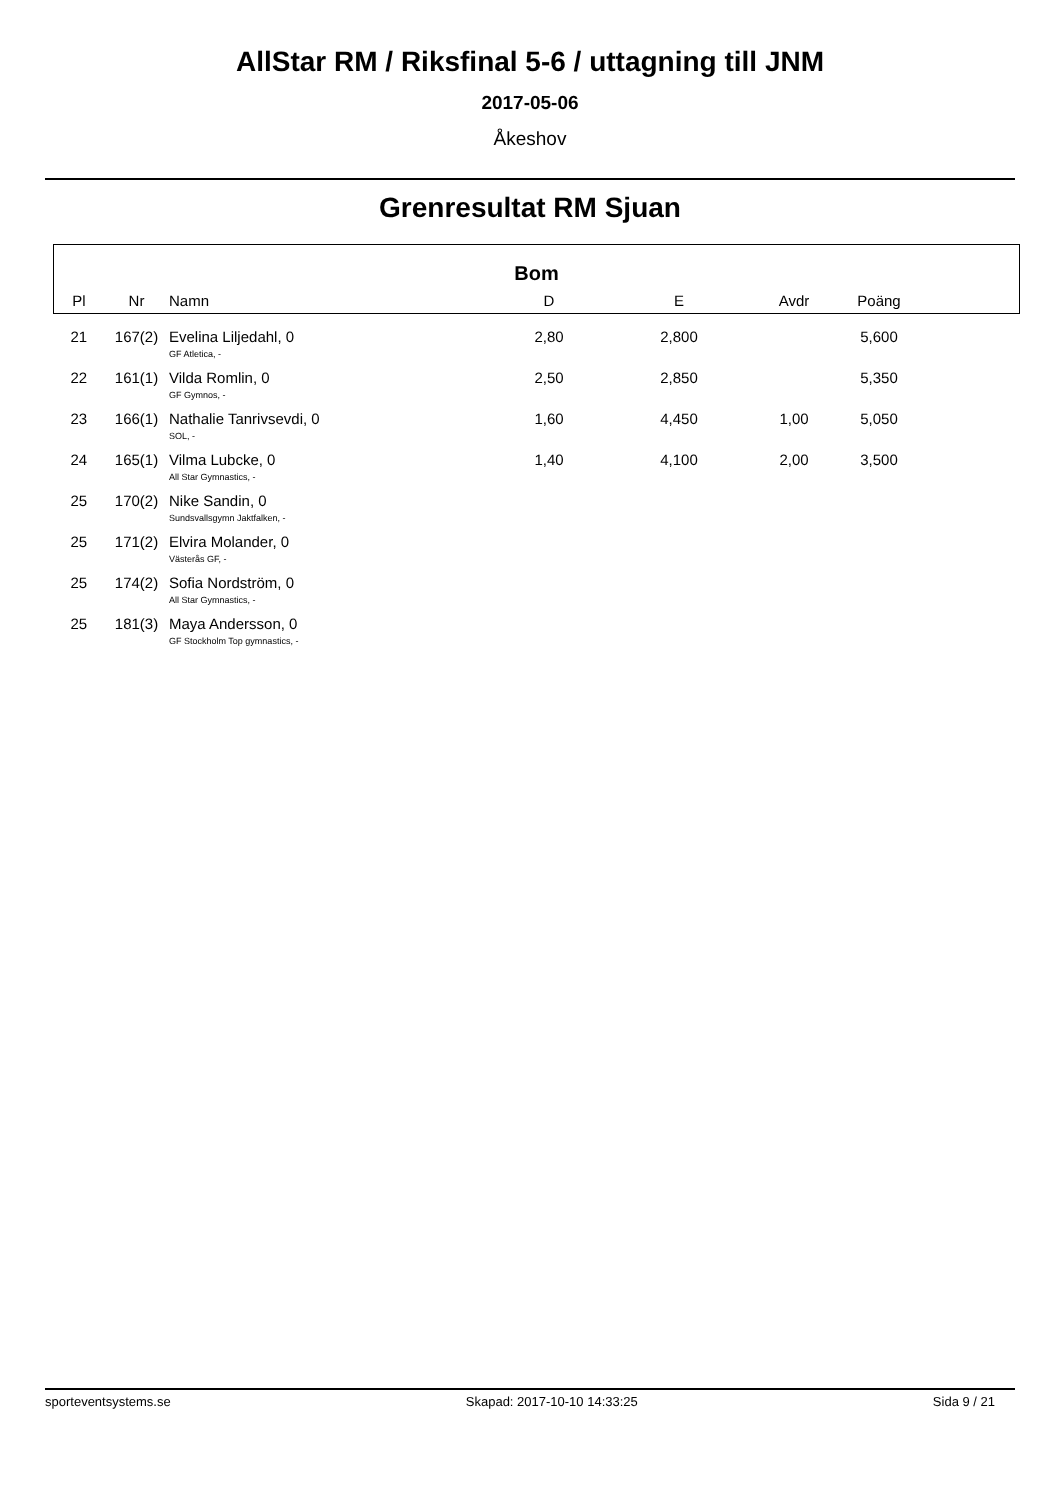AllStar RM / Riksfinal 5-6 / uttagning till JNM
2017-05-06
Åkeshov
Grenresultat RM Sjuan
| Bom | | | | | | | |
| --- | --- | --- | --- | --- | --- | --- | --- |
| Pl | Nr | Namn | D | E | Avdr | Poäng | |
| 21 | 167(2) | Evelina Liljedahl, 0 GF Atletica, - | 2,80 | 2,800 | | 5,600 | |
| 22 | 161(1) | Vilda Romlin, 0 GF Gymnos, - | 2,50 | 2,850 | | 5,350 | |
| 23 | 166(1) | Nathalie Tanrivsevdi, 0 SOL, - | 1,60 | 4,450 | 1,00 | 5,050 | |
| 24 | 165(1) | Vilma Lubcke, 0 All Star Gymnastics, - | 1,40 | 4,100 | 2,00 | 3,500 | |
| 25 | 170(2) | Nike Sandin, 0 Sundsvallsgymn Jaktfalken, - | | | | | |
| 25 | 171(2) | Elvira Molander, 0 Västerås GF, - | | | | | |
| 25 | 174(2) | Sofia Nordström, 0 All Star Gymnastics, - | | | | | |
| 25 | 181(3) | Maya Andersson, 0 GF Stockholm Top gymnastics, - | | | | | |
sporteventsystems.se Skapad: 2017-10-10 14:33:25 Sida 9 / 21